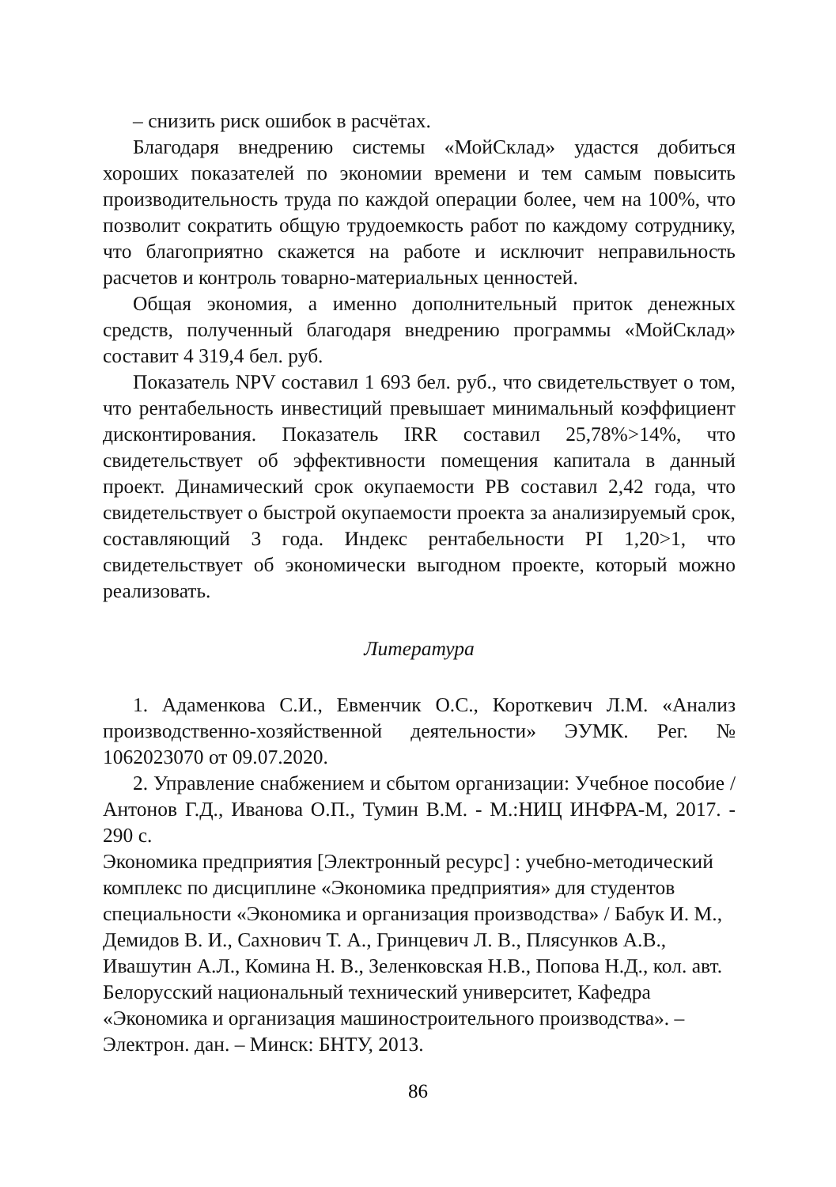– снизить риск ошибок в расчётах.
Благодаря внедрению системы «МойСклад» удастся добиться хороших показателей по экономии времени и тем самым повысить производительность труда по каждой операции более, чем на 100%, что позволит сократить общую трудоемкость работ по каждому сотруднику, что благоприятно скажется на работе и исключит неправильность расчетов и контроль товарно-материальных ценностей.
Общая экономия, а именно дополнительный приток денежных средств, полученный благодаря внедрению программы «МойСклад» составит 4 319,4 бел. руб.
Показатель NPV составил 1 693 бел. руб., что свидетельствует о том, что рентабельность инвестиций превышает минимальный коэффициент дисконтирования. Показатель IRR составил 25,78%>14%, что свидетельствует об эффективности помещения капитала в данный проект. Динамический срок окупаемости PB составил 2,42 года, что свидетельствует о быстрой окупаемости проекта за анализируемый срок, составляющий 3 года. Индекс рентабельности PI 1,20>1, что свидетельствует об экономически выгодном проекте, который можно реализовать.
Литература
1. Адаменкова С.И., Евменчик О.С., Короткевич Л.М. «Анализ производственно-хозяйственной деятельности» ЭУМК. Рег. № 1062023070 от 09.07.2020.
2. Управление снабжением и сбытом организации: Учебное пособие / Антонов Г.Д., Иванова О.П., Тумин В.М. - М.:НИЦ ИНФРА-М, 2017. - 290 с.
Экономика предприятия [Электронный ресурс] : учебно-методический комплекс по дисциплине «Экономика предприятия» для студентов специальности «Экономика и организация производства» / Бабук И. М., Демидов В. И., Сахнович Т. А., Гринцевич Л. В., Плясунков А.В., Ивашутин А.Л., Комина Н. В., Зеленковская Н.В., Попова Н.Д., кол. авт. Белорусский национальный технический университет, Кафедра «Экономика и организация машиностроительного производства». – Электрон. дан. – Минск: БНТУ, 2013.
86